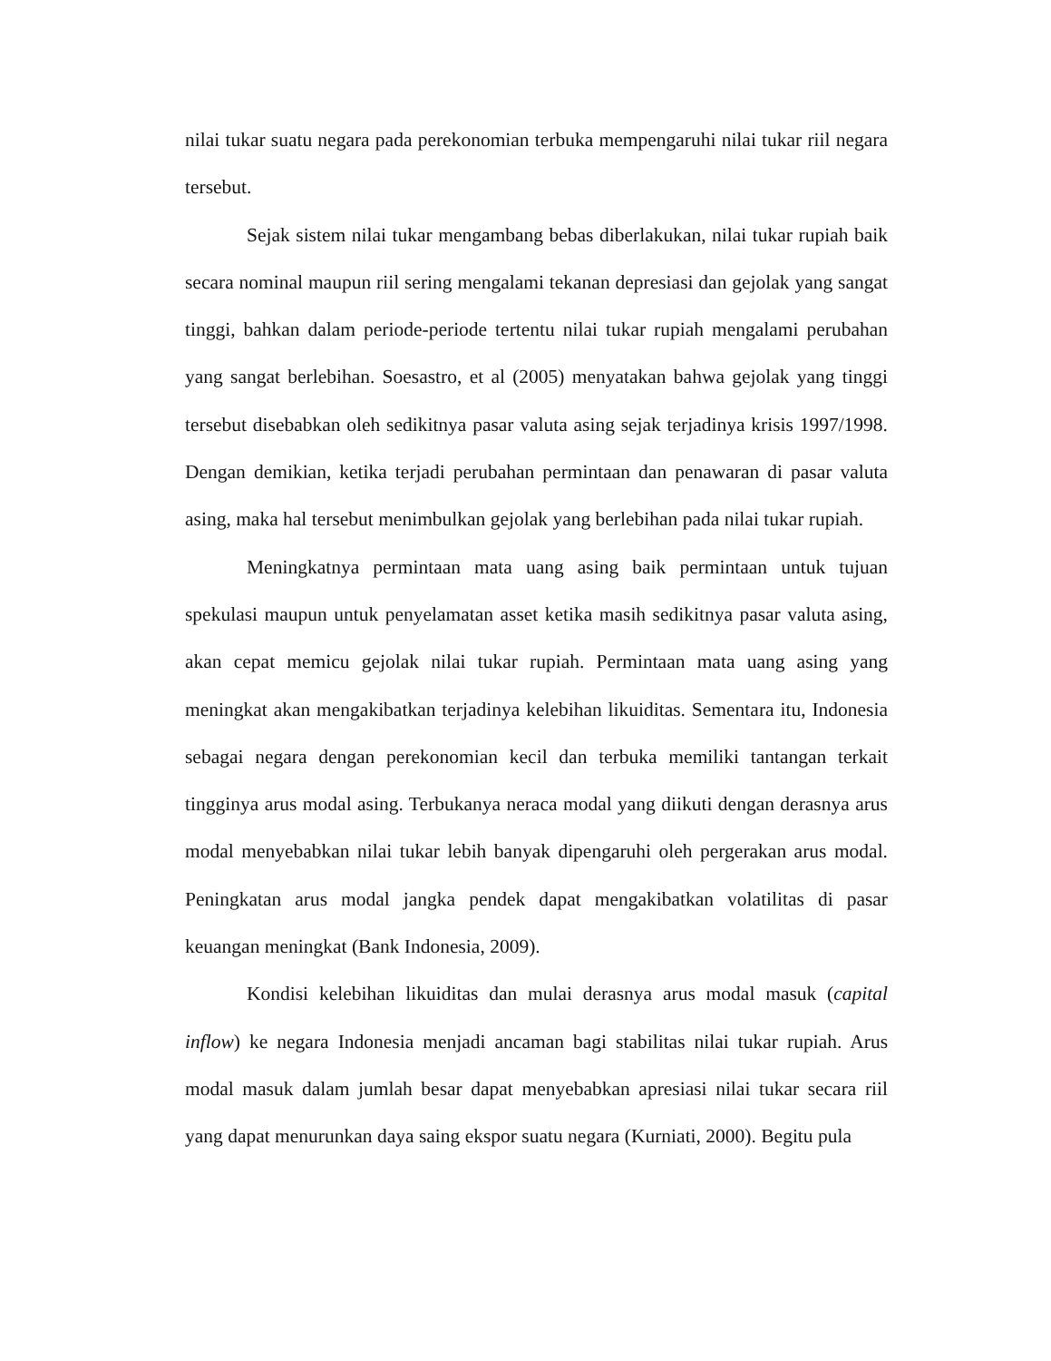nilai tukar suatu negara pada perekonomian terbuka mempengaruhi nilai tukar riil negara tersebut.
Sejak sistem nilai tukar mengambang bebas diberlakukan, nilai tukar rupiah baik secara nominal maupun riil sering mengalami tekanan depresiasi dan gejolak yang sangat tinggi, bahkan dalam periode-periode tertentu nilai tukar rupiah mengalami perubahan yang sangat berlebihan. Soesastro, et al (2005) menyatakan bahwa gejolak yang tinggi tersebut disebabkan oleh sedikitnya pasar valuta asing sejak terjadinya krisis 1997/1998. Dengan demikian, ketika terjadi perubahan permintaan dan penawaran di pasar valuta asing, maka hal tersebut menimbulkan gejolak yang berlebihan pada nilai tukar rupiah.
Meningkatnya permintaan mata uang asing baik permintaan untuk tujuan spekulasi maupun untuk penyelamatan asset ketika masih sedikitnya pasar valuta asing, akan cepat memicu gejolak nilai tukar rupiah. Permintaan mata uang asing yang meningkat akan mengakibatkan terjadinya kelebihan likuiditas. Sementara itu, Indonesia sebagai negara dengan perekonomian kecil dan terbuka memiliki tantangan terkait tingginya arus modal asing. Terbukanya neraca modal yang diikuti dengan derasnya arus modal menyebabkan nilai tukar lebih banyak dipengaruhi oleh pergerakan arus modal. Peningkatan arus modal jangka pendek dapat mengakibatkan volatilitas di pasar keuangan meningkat (Bank Indonesia, 2009).
Kondisi kelebihan likuiditas dan mulai derasnya arus modal masuk (capital inflow) ke negara Indonesia menjadi ancaman bagi stabilitas nilai tukar rupiah. Arus modal masuk dalam jumlah besar dapat menyebabkan apresiasi nilai tukar secara riil yang dapat menurunkan daya saing ekspor suatu negara (Kurniati, 2000). Begitu pula